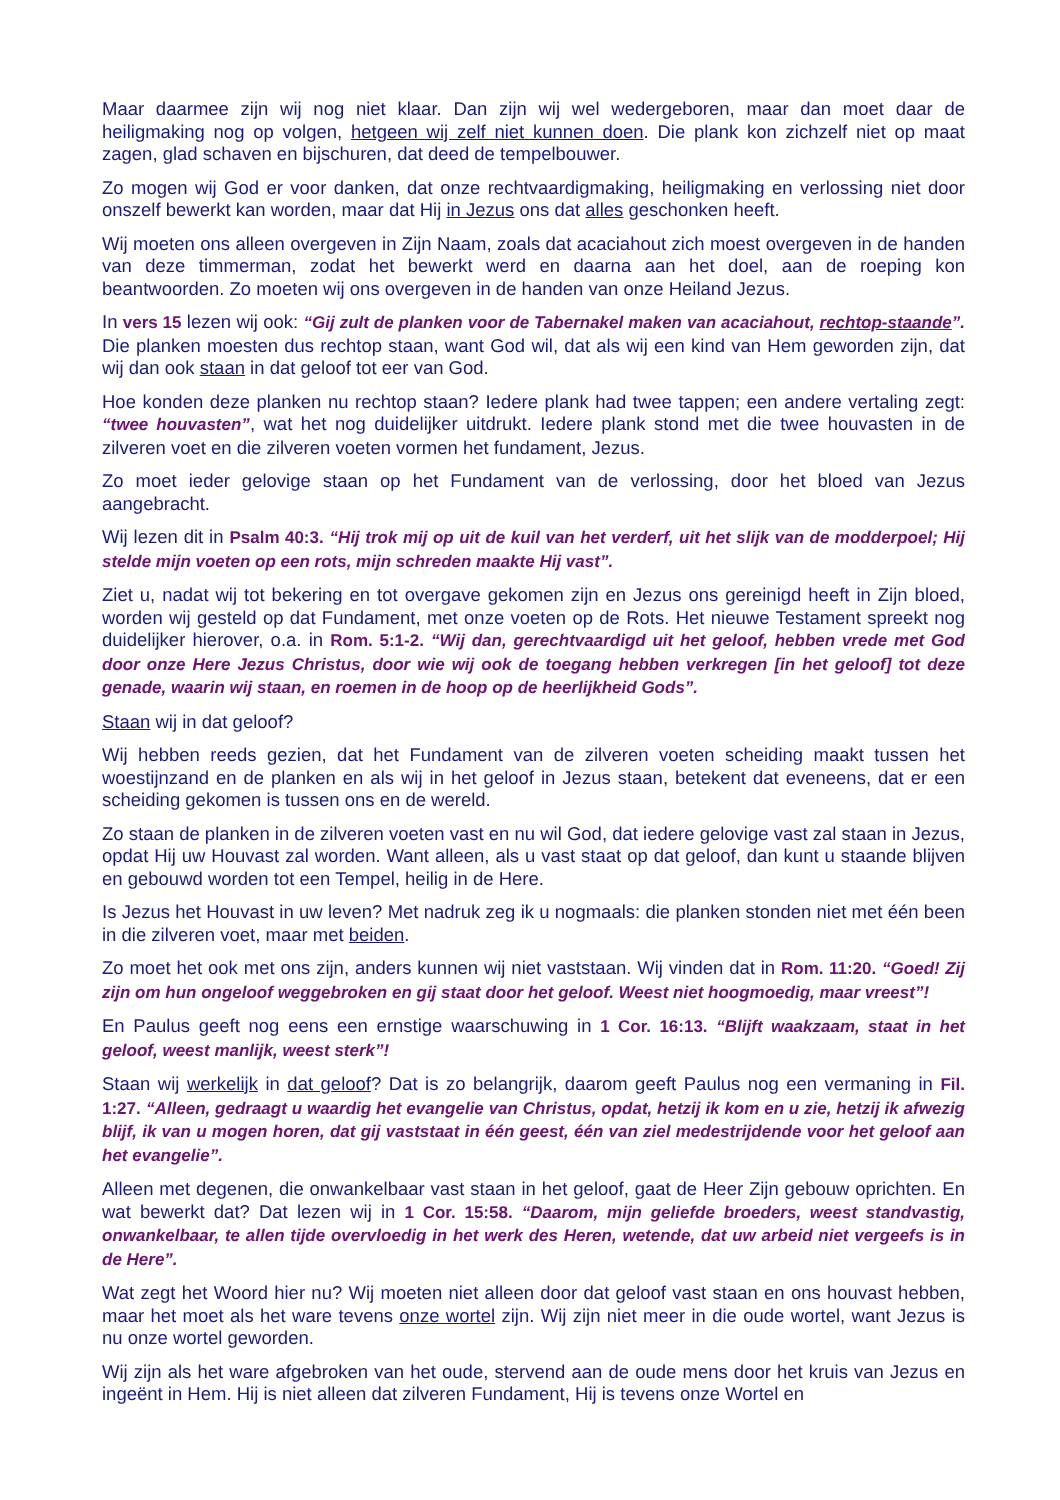Maar daarmee zijn wij nog niet klaar. Dan zijn wij wel wedergeboren, maar dan moet daar de heiligmaking nog op volgen, hetgeen wij zelf niet kunnen doen. Die plank kon zichzelf niet op maat zagen, glad schaven en bijschuren, dat deed de tempelbouwer.
Zo mogen wij God er voor danken, dat onze rechtvaardigmaking, heiligmaking en verlossing niet door onszelf bewerkt kan worden, maar dat Hij in Jezus ons dat alles geschonken heeft.
Wij moeten ons alleen overgeven in Zijn Naam, zoals dat acaciahout zich moest overgeven in de handen van deze timmerman, zodat het bewerkt werd en daarna aan het doel, aan de roeping kon beantwoorden. Zo moeten wij ons overgeven in de handen van onze Heiland Jezus.
In vers 15 lezen wij ook: “Gij zult de planken voor de Tabernakel maken van acaciahout, rechtop-staande”. Die planken moesten dus rechtop staan, want God wil, dat als wij een kind van Hem geworden zijn, dat wij dan ook staan in dat geloof tot eer van God.
Hoe konden deze planken nu rechtop staan? Iedere plank had twee tappen; een andere vertaling zegt: “twee houvasten”, wat het nog duidelijker uitdrukt. Iedere plank stond met die twee houvasten in de zilveren voet en die zilveren voeten vormen het fundament, Jezus.
Zo moet ieder gelovige staan op het Fundament van de verlossing, door het bloed van Jezus aangebracht.
Wij lezen dit in Psalm 40:3. “Hij trok mij op uit de kuil van het verderf, uit het slijk van de modderpoel; Hij stelde mijn voeten op een rots, mijn schreden maakte Hij vast”.
Ziet u, nadat wij tot bekering en tot overgave gekomen zijn en Jezus ons gereinigd heeft in Zijn bloed, worden wij gesteld op dat Fundament, met onze voeten op de Rots. Het nieuwe Testament spreekt nog duidelijker hierover, o.a. in Rom. 5:1-2. “Wij dan, gerechtvaardigd uit het geloof, hebben vrede met God door onze Here Jezus Christus, door wie wij ook de toegang hebben verkregen [in het geloof] tot deze genade, waarin wij staan, en roemen in de hoop op de heerlijkheid Gods”.
Staan wij in dat geloof?
Wij hebben reeds gezien, dat het Fundament van de zilveren voeten scheiding maakt tussen het woestijnzand en de planken en als wij in het geloof in Jezus staan, betekent dat eveneens, dat er een scheiding gekomen is tussen ons en de wereld.
Zo staan de planken in de zilveren voeten vast en nu wil God, dat iedere gelovige vast zal staan in Jezus, opdat Hij uw Houvast zal worden. Want alleen, als u vast staat op dat geloof, dan kunt u staande blijven en gebouwd worden tot een Tempel, heilig in de Here.
Is Jezus het Houvast in uw leven? Met nadruk zeg ik u nogmaals: die planken stonden niet met één been in die zilveren voet, maar met beiden.
Zo moet het ook met ons zijn, anders kunnen wij niet vaststaan. Wij vinden dat in Rom. 11:20. “Goed! Zij zijn om hun ongeloof weggebroken en gij staat door het geloof. Weest niet hoogmoedig, maar vreest”!
En Paulus geeft nog eens een ernstige waarschuwing in 1 Cor. 16:13. “Blijft waakzaam, staat in het geloof, weest manlijk, weest sterk”!
Staan wij werkelijk in dat geloof? Dat is zo belangrijk, daarom geeft Paulus nog een vermaning in Fil. 1:27. “Alleen, gedraagt u waardig het evangelie van Christus, opdat, hetzij ik kom en u zie, hetzij ik afwezig blijf, ik van u mogen horen, dat gij vaststaat in één geest, één van ziel medestrijdende voor het geloof aan het evangelie”.
Alleen met degenen, die onwankelbaar vast staan in het geloof, gaat de Heer Zijn gebouw oprichten. En wat bewerkt dat? Dat lezen wij in 1 Cor. 15:58. “Daarom, mijn geliefde broeders, weest standvastig, onwankelbaar, te allen tijde overvloedig in het werk des Heren, wetende, dat uw arbeid niet vergeefs is in de Here”.
Wat zegt het Woord hier nu? Wij moeten niet alleen door dat geloof vast staan en ons houvast hebben, maar het moet als het ware tevens onze wortel zijn. Wij zijn niet meer in die oude wortel, want Jezus is nu onze wortel geworden.
Wij zijn als het ware afgebroken van het oude, stervend aan de oude mens door het kruis van Jezus en ingeënt in Hem. Hij is niet alleen dat zilveren Fundament, Hij is tevens onze Wortel en